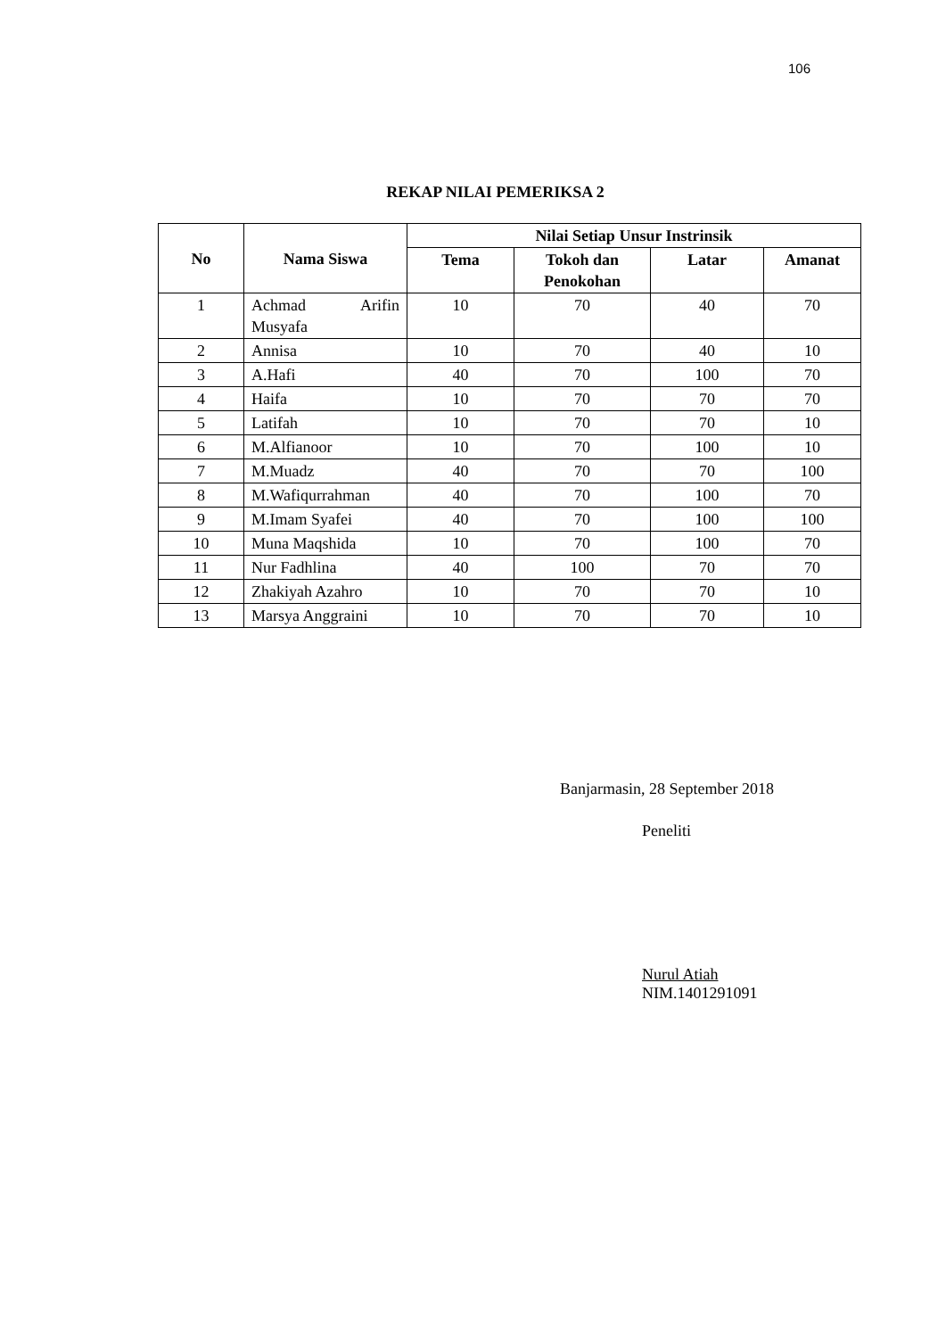106
REKAP NILAI PEMERIKSA 2
| No | Nama Siswa | Nilai Setiap Unsur Instrinsik | | | |
| --- | --- | --- | --- | --- | --- |
| | | Tema | Tokoh dan Penokohan | Latar | Amanat |
| 1 | Achmad Arifin Musyafa | 10 | 70 | 40 | 70 |
| 2 | Annisa | 10 | 70 | 40 | 10 |
| 3 | A.Hafi | 40 | 70 | 100 | 70 |
| 4 | Haifa | 10 | 70 | 70 | 70 |
| 5 | Latifah | 10 | 70 | 70 | 10 |
| 6 | M.Alfianoor | 10 | 70 | 100 | 10 |
| 7 | M.Muadz | 40 | 70 | 70 | 100 |
| 8 | M.Wafiqurrahman | 40 | 70 | 100 | 70 |
| 9 | M.Imam Syafei | 40 | 70 | 100 | 100 |
| 10 | Muna Maqshida | 10 | 70 | 100 | 70 |
| 11 | Nur Fadhlina | 40 | 100 | 70 | 70 |
| 12 | Zhakiyah Azahro | 10 | 70 | 70 | 10 |
| 13 | Marsya Anggraini | 10 | 70 | 70 | 10 |
Banjarmasin, 28 September 2018
Peneliti
Nurul Atiah
NIM.1401291091